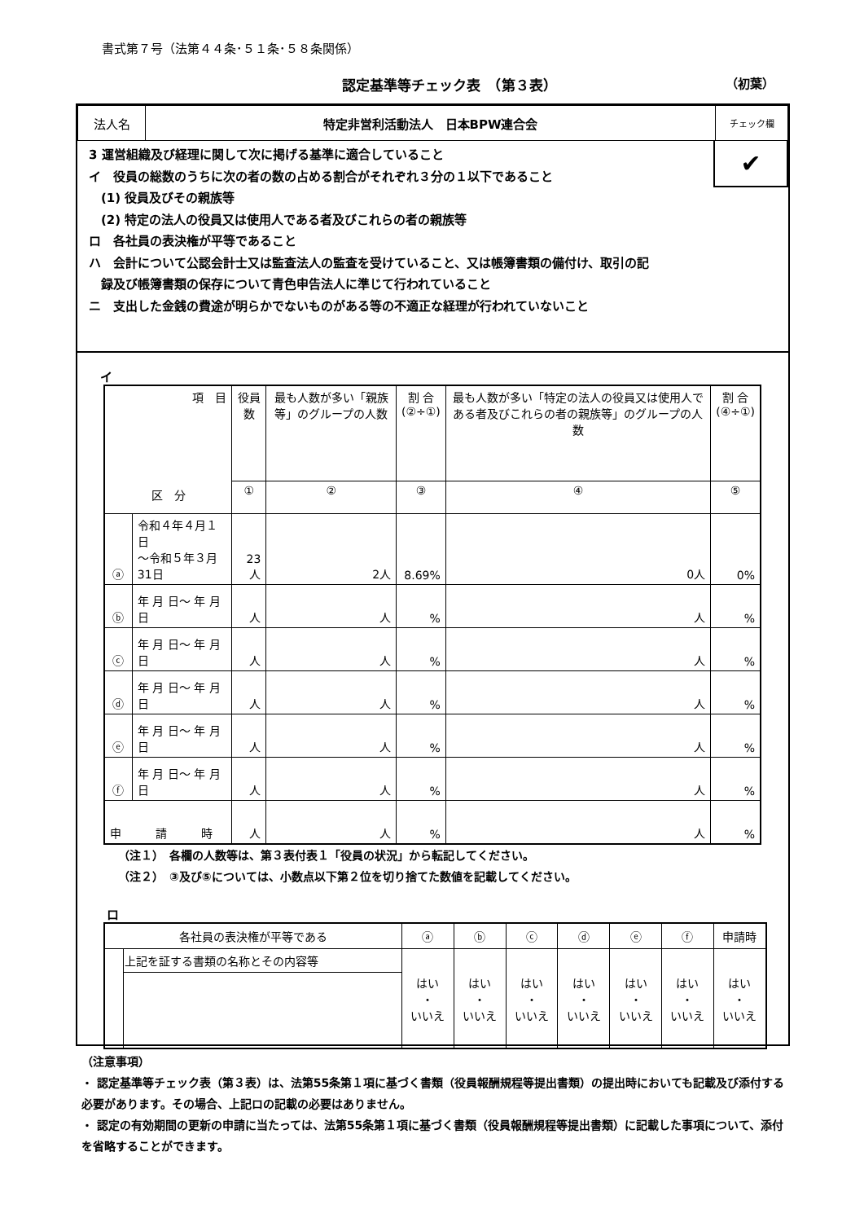書式第７号（法第４４条･５１条･５８条関係）
認定基準等チェック表　（第３表） （初葉）
| 法人名 | 特定非営利活動法人 日本BPW連合会 | チェック欄 |
✔
3 運営組織及び経理に関して次に掲げる基準に適合していること
イ　役員の総数のうちに次の者の数の占める割合がそれぞれ３分の１以下であること
　(1) 役員及びその親族等
　(2) 特定の法人の役員又は使用人である者及びこれらの者の親族等
ロ　各社員の表決権が平等であること
ハ　会計について公認会計士又は監査法人の監査を受けていること、又は帳簿書類の備付け、取引の記
　録及び帳簿書類の保存について青色申告法人に準じて行われていること
ニ　支出した金銭の費途が明らかでないものがある等の不適正な経理が行われていないこと
イ
| 項 目 区 分 | | 役員数 | 最も人数が多い「親族等」のグループの人数 | 割 合 (②÷①) | 最も人数が多い「特定の法人の役員又は使用人である者及びこれらの者の親族等」のグループの人数 | 割 合 (④÷①) |
| --- | --- | --- | --- | --- | --- | --- |
| | | ① | ② | ③ | ④ | ⑤ |
| ⓐ | 令和４年４月１日 ～令和５年３月31日 | 23人 | 2人 | 8.69% | 0人 | 0% |
| ⓑ | 年 月 日～ 年 月 日 | 人 | 人 | % | 人 | % |
| ⓒ | 年 月 日～ 年 月 日 | 人 | 人 | % | 人 | % |
| ⓓ | 年 月 日～ 年 月 日 | 人 | 人 | % | 人 | % |
| ⓔ | 年 月 日～ 年 月 日 | 人 | 人 | % | 人 | % |
| ⓕ | 年 月 日～ 年 月 日 | 人 | 人 | % | 人 | % |
| 申 請 時 | | 人 | 人 | % | 人 | % |
（注１）　各欄の人数等は、第３表付表１「役員の状況」から転記してください。
（注２）　③及び⑤については、小数点以下第２位を切り捨てた数値を記載してください。
ロ
| 各社員の表決権が平等である | | ⓐ | ⓑ | ⓒ | ⓓ | ⓔ | ⓕ | 申請時 |
| | 上記を証する書類の名称とその内容等 | はい ・ いいえ | はい ・ いいえ | はい ・ いいえ | はい ・ いいえ | はい ・ いいえ | はい ・ いいえ | はい ・ いいえ |
（注意事項）
・ 認定基準等チェック表（第３表）は、法第55条第１項に基づく書類（役員報酬規程等提出書類）の提出時においても記載及び添付する必要があります。その場合、上記ロの記載の必要はありません。
・ 認定の有効期間の更新の申請に当たっては、法第55条第１項に基づく書類（役員報酬規程等提出書類）に記載した事項について、添付を省略することができます。